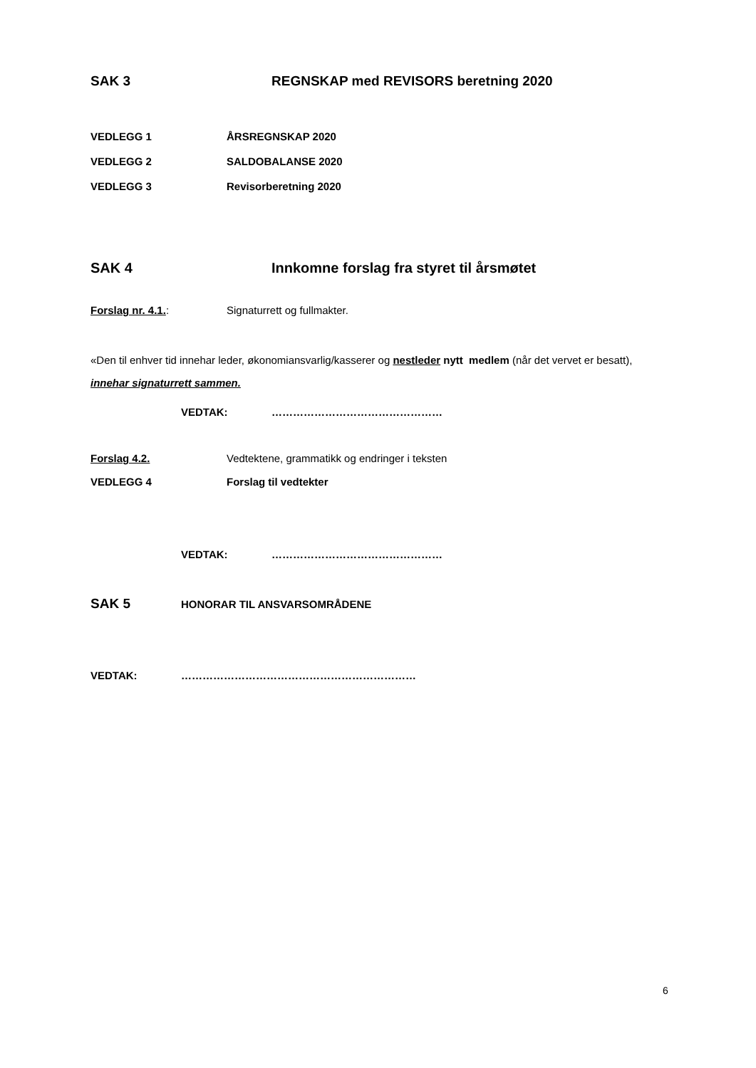SAK 3 REGNSKAP med REVISORS beretning 2020
VEDLEGG 1 ÅRSREGNSKAP 2020
VEDLEGG 2 SALDOBALANSE 2020
VEDLEGG 3 Revisorberetning 2020
SAK 4 Innkomne forslag fra styret til årsmøtet
Forslag nr. 4.1.: Signaturrett og fullmakter.
«Den til enhver tid innehar leder, økonomiansvarlig/kasserer og nestleder nytt medlem (når det vervet er besatt), innehar signaturrett sammen.
VEDTAK: …………………………………………
Forslag 4.2. Vedtektene, grammatikk og endringer i teksten
VEDLEGG 4 Forslag til vedtekter
VEDTAK: …………………………………………
SAK 5 HONORAR TIL ANSVARSOMRÅDENE
VEDTAK: …………………………………………………………
6